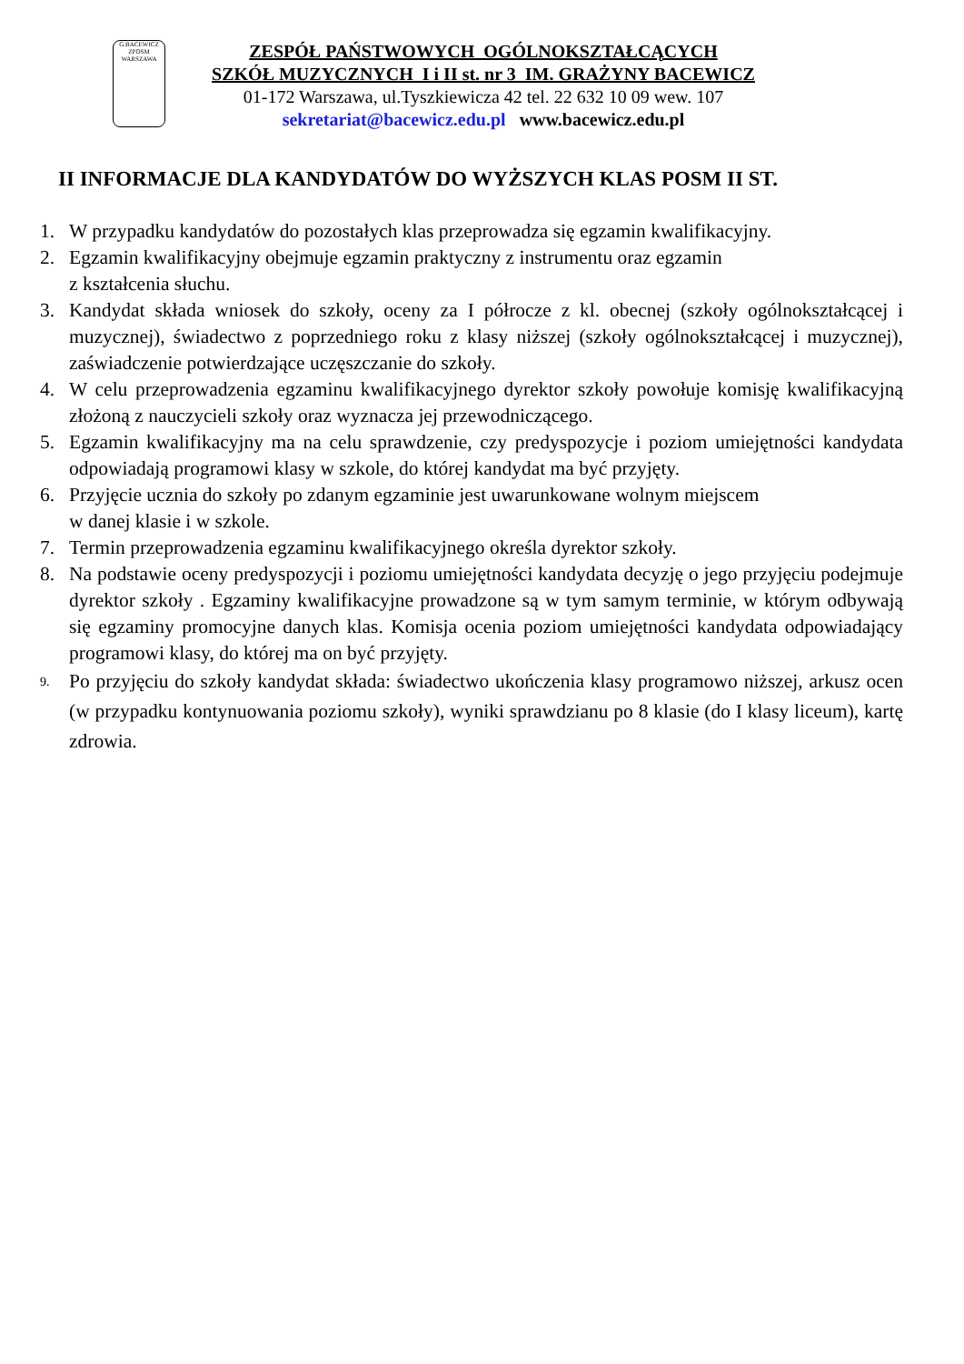G.BACEWICZ
ZPOSM
WARSZAWA
ZESPÓŁ PAŃSTWOWYCH OGÓLNOKSZTAŁCĄCYCH
SZKÓŁ MUZYCZNYCH I i II st. nr 3 IM. GRAŻYNY BACEWICZ
01-172 Warszawa, ul.Tyszkiewicza 42 tel. 22 632 10 09 wew. 107
sekretariat@bacewicz.edu.pl www.bacewicz.edu.pl
II INFORMACJE DLA KANDYDATÓW DO WYŻSZYCH KLAS POSM II ST.
1. W przypadku kandydatów do pozostałych klas przeprowadza się egzamin kwalifikacyjny.
2. Egzamin kwalifikacyjny obejmuje egzamin praktyczny z instrumentu oraz egzamin
z kształcenia słuchu.
3. Kandydat składa wniosek do szkoły, oceny za I półrocze z kl. obecnej (szkoły ogólnokształcącej i muzycznej), świadectwo z poprzedniego roku z klasy niższej (szkoły ogólnokształcącej i muzycznej), zaświadczenie potwierdzające uczęszczanie do szkoły.
4. W celu przeprowadzenia egzaminu kwalifikacyjnego dyrektor szkoły powołuje komisję kwalifikacyjną złożoną z nauczycieli szkoły oraz wyznacza jej przewodniczącego.
5. Egzamin kwalifikacyjny ma na celu sprawdzenie, czy predyspozycje i poziom umiejętności kandydata odpowiadają programowi klasy w szkole, do której kandydat ma być przyjęty.
6. Przyjęcie ucznia do szkoły po zdanym egzaminie jest uwarunkowane wolnym miejscem
w danej klasie i w szkole.
7. Termin przeprowadzenia egzaminu kwalifikacyjnego określa dyrektor szkoły.
8. Na podstawie oceny predyspozycji i poziomu umiejętności kandydata decyzję o jego przyjęciu podejmuje dyrektor szkoły . Egzaminy kwalifikacyjne prowadzone są w tym samym terminie, w którym odbywają się egzaminy promocyjne danych klas. Komisja ocenia poziom umiejętności kandydata odpowiadający programowi klasy, do której ma on być przyjęty.
9. Po przyjęciu do szkoły kandydat składa: świadectwo ukończenia klasy programowo niższej, arkusz ocen (w przypadku kontynuowania poziomu szkoły), wyniki sprawdzianu po 8 klasie (do I klasy liceum), kartę zdrowia.